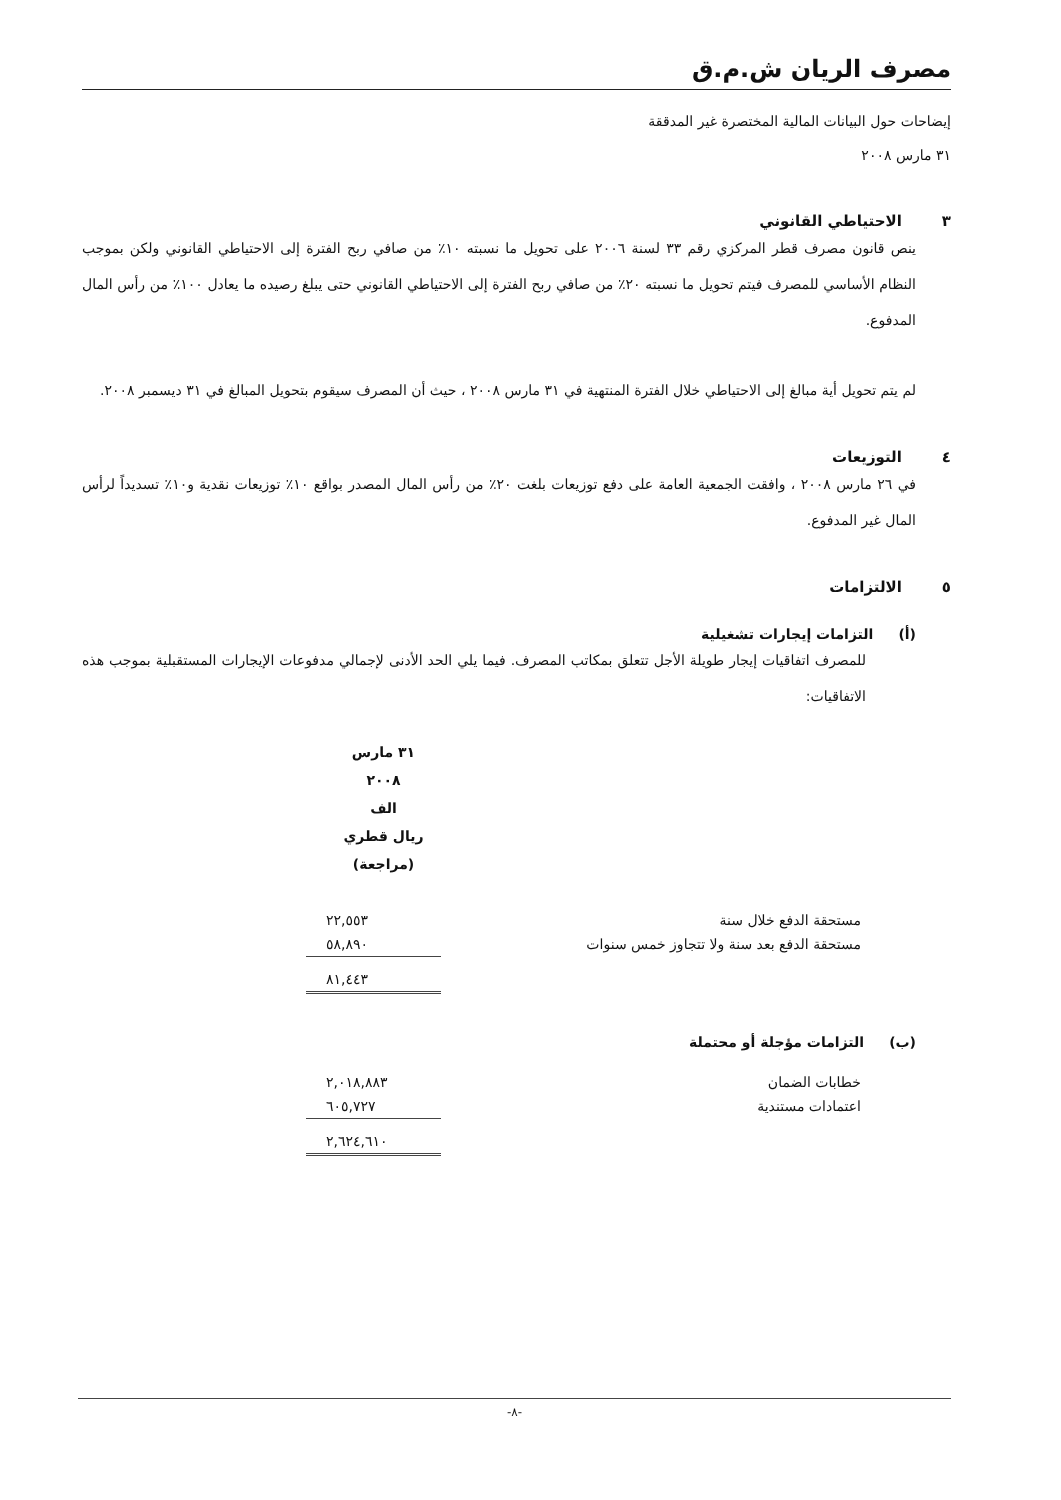مصرف الريان ش.م.ق
إيضاحات حول البيانات المالية المختصرة غير المدققة
٣١ مارس ٢٠٠٨
٣ الاحتياطي القانوني
ينص قانون مصرف قطر المركزي رقم ٣٣ لسنة ٢٠٠٦ على تحويل ما نسبته ١٠٪ من صافي ربح الفترة إلى الاحتياطي القانوني ولكن بموجب النظام الأساسي للمصرف فيتم تحويل ما نسبته ٢٠٪ من صافي ربح الفترة إلى الاحتياطي القانوني حتى يبلغ رصيده ما يعادل ١٠٠٪ من رأس المال المدفوع.
لم يتم تحويل أية مبالغ إلى الاحتياطي خلال الفترة المنتهية في ٣١ مارس ٢٠٠٨ ، حيث أن المصرف سيقوم بتحويل المبالغ في ٣١ ديسمبر ٢٠٠٨.
٤ التوزيعات
في ٢٦ مارس ٢٠٠٨ ، وافقت الجمعية العامة على دفع توزيعات بلغت ٢٠٪ من رأس المال المصدر بواقع ١٠٪ توزيعات نقدية و١٠٪ تسديداً لرأس المال غير المدفوع.
٥ الالتزامات
(أ) التزامات إيجارات تشغيلية
للمصرف اتفاقيات إيجار طويلة الأجل تتعلق بمكاتب المصرف. فيما يلي الحد الأدنى لإجمالي مدفوعات الإيجارات المستقبلية بموجب هذه الاتفاقيات:
| | ٣١ مارس ٢٠٠٨ الف ريال قطري (مراجعة) |
| مستحقة الدفع خلال سنة | ٢٢,٥٥٣ |
| مستحقة الدفع بعد سنة ولا تتجاوز خمس سنوات | ٥٨,٨٩٠ |
| | ٨١,٤٤٣ |
(ب) التزامات مؤجلة أو محتملة
| خطابات الضمان | ٢,٠١٨,٨٨٣ |
| اعتمادات مستندية | ٦٠٥,٧٢٧ |
| | ٢,٦٢٤,٦١٠ |
-٨-